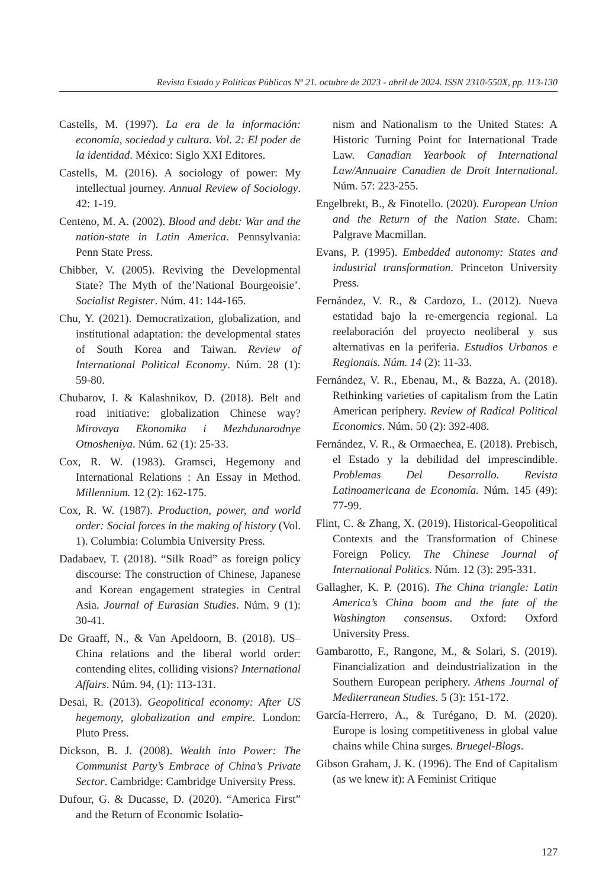Revista Estado y Políticas Públicas Nº 21. octubre de 2023 - abril de 2024. ISSN 2310-550X, pp. 113-130
Castells, M. (1997). La era de la información: economía, sociedad y cultura. Vol. 2: El poder de la identidad. México: Siglo XXI Editores.
Castells, M. (2016). A sociology of power: My intellectual journey. Annual Review of Sociology. 42: 1-19.
Centeno, M. A. (2002). Blood and debt: War and the nation-state in Latin America. Pennsylvania: Penn State Press.
Chibber, V. (2005). Reviving the Developmental State? The Myth of the’National Bourgeoisie’. Socialist Register. Núm. 41: 144-165.
Chu, Y. (2021). Democratization, globalization, and institutional adaptation: the developmental states of South Korea and Taiwan. Review of International Political Economy. Núm. 28 (1): 59-80.
Chubarov, I. & Kalashnikov, D. (2018). Belt and road initiative: globalization Chinese way? Mirovaya Ekonomika i Mezhdunarodnye Otnosheniya. Núm. 62 (1): 25-33.
Cox, R. W. (1983). Gramsci, Hegemony and International Relations : An Essay in Method. Millennium. 12 (2): 162-175.
Cox, R. W. (1987). Production, power, and world order: Social forces in the making of history (Vol. 1). Columbia: Columbia University Press.
Dadabaev, T. (2018). “Silk Road” as foreign policy discourse: The construction of Chinese, Japanese and Korean engagement strategies in Central Asia. Journal of Eurasian Studies. Núm. 9 (1): 30-41.
De Graaff, N., & Van Apeldoorn, B. (2018). US–China relations and the liberal world order: contending elites, colliding visions? International Affairs. Núm. 94, (1): 113-131.
Desai, R. (2013). Geopolitical economy: After US hegemony, globalization and empire. London: Pluto Press.
Dickson, B. J. (2008). Wealth into Power: The Communist Party’s Embrace of China’s Private Sector. Cambridge: Cambridge University Press.
Dufour, G. & Ducasse, D. (2020). “America First” and the Return of Economic Isolatio-
nism and Nationalism to the United States: A Historic Turning Point for International Trade Law. Canadian Yearbook of International Law/Annuaire Canadien de Droit International. Núm. 57: 223-255.
Engelbrekt, B., & Finotello. (2020). European Union and the Return of the Nation State. Cham: Palgrave Macmillan.
Evans, P. (1995). Embedded autonomy: States and industrial transformation. Princeton University Press.
Fernández, V. R., & Cardozo, L. (2012). Nueva estatidad bajo la re-emergencia regional. La reelaboración del proyecto neoliberal y sus alternativas en la periferia. Estudios Urbanos e Regionais. Núm. 14 (2): 11-33.
Fernández, V. R., Ebenau, M., & Bazza, A. (2018). Rethinking varieties of capitalism from the Latin American periphery. Review of Radical Political Economics. Núm. 50 (2): 392-408.
Fernández, V. R., & Ormaechea, E. (2018). Prebisch, el Estado y la debilidad del imprescindible. Problemas Del Desarrollo. Revista Latinoamericana de Economía. Núm. 145 (49): 77-99.
Flint, C. & Zhang, X. (2019). Historical-Geopolitical Contexts and the Transformation of Chinese Foreign Policy. The Chinese Journal of International Politics. Núm. 12 (3): 295-331.
Gallagher, K. P. (2016). The China triangle: Latin America’s China boom and the fate of the Washington consensus. Oxford: Oxford University Press.
Gambarotto, F., Rangone, M., & Solari, S. (2019). Financialization and deindustrialization in the Southern European periphery. Athens Journal of Mediterranean Studies. 5 (3): 151-172.
García-Herrero, A., & Turégano, D. M. (2020). Europe is losing competitiveness in global value chains while China surges. Bruegel-Blogs.
Gibson Graham, J. K. (1996). The End of Capitalism (as we knew it): A Feminist Critique
127